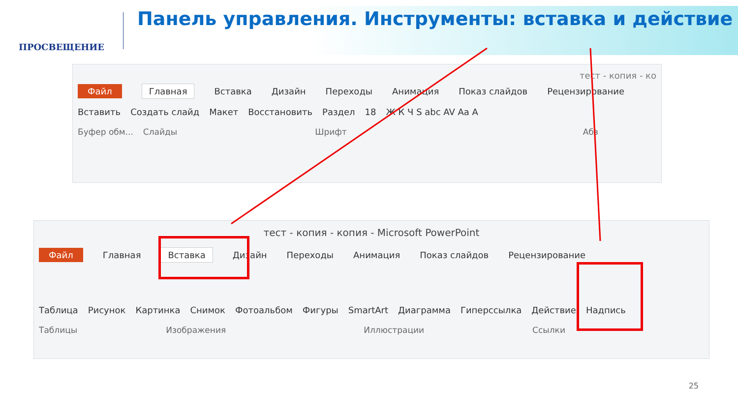ПРОСВЕЩЕНИЕ
Панель управления. Инструменты: вставка и действие
тест - копия - ко
Файл Главная Вставка Дизайн Переходы Анимация Показ слайдов Рецензирование
Вставить Создать слайд Макет Восстановить Раздел 18 Ж К Ч S abc AV Aa A
Буфер обм... Слайды Шрифт Абз
тест - копия - копия - Microsoft PowerPoint
Файл Главная Вставка Дизайн Переходы Анимация Показ слайдов Рецензирование
Таблица Рисунок Картинка Снимок Фотоальбом Фигуры SmartArt Диаграмма Гиперссылка Действие Надпись
Таблицы Изображения Иллюстрации Ссылки
25